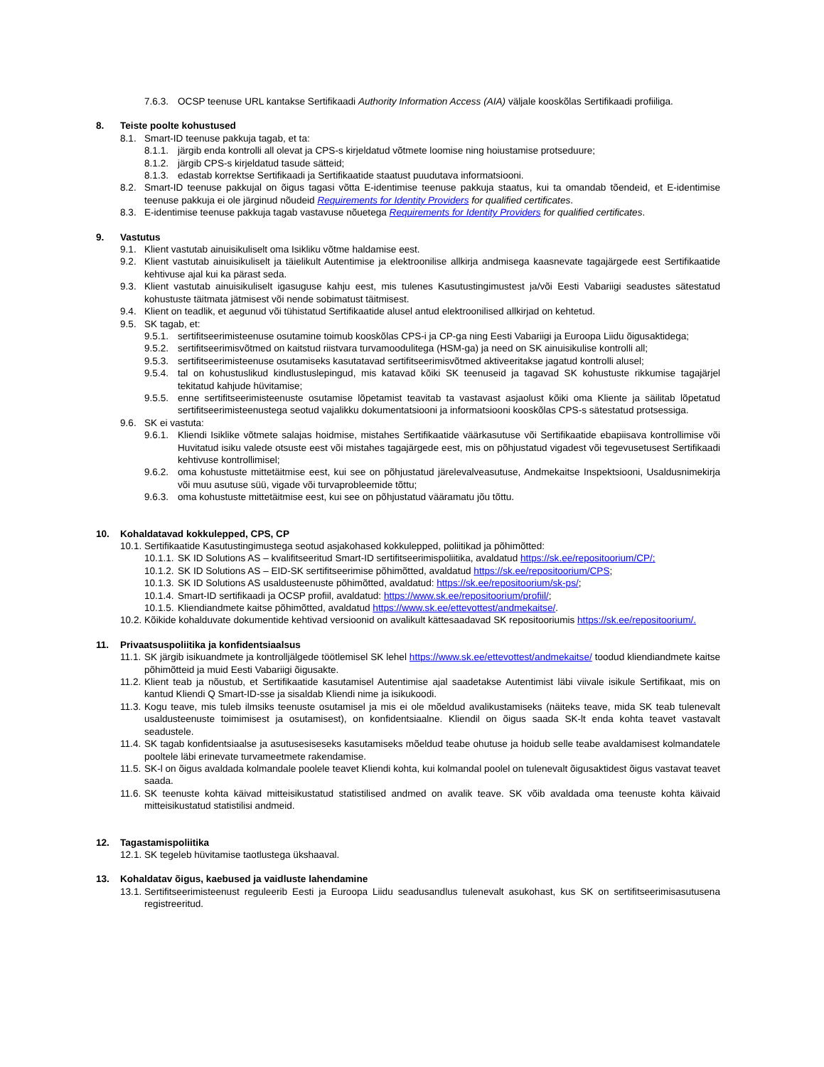7.6.3. OCSP teenuse URL kantakse Sertifikaadi Authority Information Access (AIA) väljale kooskõlas Sertifikaadi profiiliga.
8. Teiste poolte kohustused
8.1. Smart-ID teenuse pakkuja tagab, et ta:
8.1.1. järgib enda kontrolli all olevat ja CPS-s kirjeldatud võtmete loomise ning hoiustamise protseduure;
8.1.2. järgib CPS-s kirjeldatud tasude sätteid;
8.1.3. edastab korrektse Sertifikaadi ja Sertifikaatide staatust puudutava informatsiooni.
8.2. Smart-ID teenuse pakkujal on õigus tagasi võtta E-identimise teenuse pakkuja staatus, kui ta omandab tõendeid, et E-identimise teenuse pakkuja ei ole järginud nõudeid Requirements for Identity Providers for qualified certificates.
8.3. E-identimise teenuse pakkuja tagab vastavuse nõuetega Requirements for Identity Providers for qualified certificates.
9. Vastutus
9.1. Klient vastutab ainuisikuliselt oma Isikliku võtme haldamise eest.
9.2. Klient vastutab ainuisikuliselt ja täielikult Autentimise ja elektroonilise allkirja andmisega kaasnevate tagajärgede eest Sertifikaatide kehtivuse ajal kui ka pärast seda.
9.3. Klient vastutab ainuisikuliselt igasuguse kahju eest, mis tulenes Kasutustingimustest ja/või Eesti Vabariigi seadustes sätestatud kohustuste täitmata jätmisest või nende sobimatust täitmisest.
9.4. Klient on teadlik, et aegunud või tühistatud Sertifikaatide alusel antud elektroonilised allkirjad on kehtetud.
9.5. SK tagab, et:
9.5.1. sertifitseerimisteenuse osutamine toimub kooskõlas CPS-i ja CP-ga ning Eesti Vabariigi ja Euroopa Liidu õigusaktidega;
9.5.2. sertifitseerimisvõtmed on kaitstud riistvara turvamoodulitega (HSM-ga) ja need on SK ainuisikulise kontrolli all;
9.5.3. sertifitseerimisteenuse osutamiseks kasutatavad sertifitseerimisvõtmed aktiveeritakse jagatud kontrolli alusel;
9.5.4. tal on kohustuslikud kindlustuslepingud, mis katavad kõiki SK teenuseid ja tagavad SK kohustuste rikkumise tagajärjel tekitatud kahjude hüvitamise;
9.5.5. enne sertifitseerimisteenuste osutamise lõpetamist teavitab ta vastavast asjaolust kõiki oma Kliente ja säilitab lõpetatud sertifitseerimisteenustega seotud vajalikku dokumentatsiooni ja informatsiooni kooskõlas CPS-s sätestatud protsessiga.
9.6. SK ei vastuta:
9.6.1. Kliendi Isiklike võtmete salajas hoidmise, mistahes Sertifikaatide väärkasutuse või Sertifikaatide ebapiisava kontrollimise või Huvitatud isiku valede otsuste eest või mistahes tagajärgede eest, mis on põhjustatud vigadest või tegevusetusest Sertifikaadi kehtivuse kontrollimisel;
9.6.2. oma kohustuste mittetäitmise eest, kui see on põhjustatud järelevalveasutuse, Andmekaitse Inspektsiooni, Usaldusnimekirja või muu asutuse süü, vigade või turvaprobleemide tõttu;
9.6.3. oma kohustuste mittetäitmise eest, kui see on põhjustatud vääramatu jõu tõttu.
10. Kohaldatavad kokkulepped, CPS, CP
10.1. Sertifikaatide Kasutustingimustega seotud asjakohased kokkulepped, poliitikad ja põhimõtted:
10.1.1. SK ID Solutions AS – kvalifitseeritud Smart-ID sertifitseerimispoliitika, avaldatud https://sk.ee/repositoorium/CP/;
10.1.2. SK ID Solutions AS – EID-SK sertifitseerimise põhimõtted, avaldatud https://sk.ee/repositoorium/CPS;
10.1.3. SK ID Solutions AS usaldusteenuste põhimõtted, avaldatud: https://sk.ee/repositoorium/sk-ps/;
10.1.4. Smart-ID sertifikaadi ja OCSP profiil, avaldatud: https://www.sk.ee/repositoorium/profiil/;
10.1.5. Kliendiandmete kaitse põhimõtted, avaldatud https://www.sk.ee/ettevottest/andmekaitse/.
10.2. Kõikide kohalduvate dokumentide kehtivad versioonid on avalikult kättesaadavad SK repositooriumis https://sk.ee/repositoorium/.
11. Privaatsuspoliitika ja konfidentsiaalsus
11.1. SK järgib isikuandmete ja kontrolljälgede töötlemisel SK lehel https://www.sk.ee/ettevottest/andmekaitse/ toodud kliendiandmete kaitse põhimõtteid ja muid Eesti Vabariigi õigusakte.
11.2. Klient teab ja nõustub, et Sertifikaatide kasutamisel Autentimise ajal saadetakse Autentimist läbi viivale isikule Sertifikaat, mis on kantud Kliendi Q Smart-ID-sse ja sisaldab Kliendi nime ja isikukoodi.
11.3. Kogu teave, mis tuleb ilmsiks teenuste osutamisel ja mis ei ole mõeldud avalikustamiseks (näiteks teave, mida SK teab tulenevalt usaldusteenuste toimimisest ja osutamisest), on konfidentsiaalne. Kliendil on õigus saada SK-lt enda kohta teavet vastavalt seadustele.
11.4. SK tagab konfidentsiaalse ja asutusesiseseks kasutamiseks mõeldud teabe ohutuse ja hoidub selle teabe avaldamisest kolmandatele pooltele läbi erinevate turvameetmete rakendamise.
11.5. SK-l on õigus avaldada kolmandale poolele teavet Kliendi kohta, kui kolmandal poolel on tulenevalt õigusaktidest õigus vastavat teavet saada.
11.6. SK teenuste kohta käivad mitteisikustatud statistilised andmed on avalik teave. SK võib avaldada oma teenuste kohta käivaid mitteisikustatud statistilisi andmeid.
12. Tagastamispoliitika
12.1. SK tegeleb hüvitamise taotlustega ükshaaval.
13. Kohaldatav õigus, kaebused ja vaidluste lahendamine
13.1. Sertifitseerimisteenust reguleerib Eesti ja Euroopa Liidu seadusandlus tulenevalt asukohast, kus SK on sertifitseerimisasutusena registreeritud.